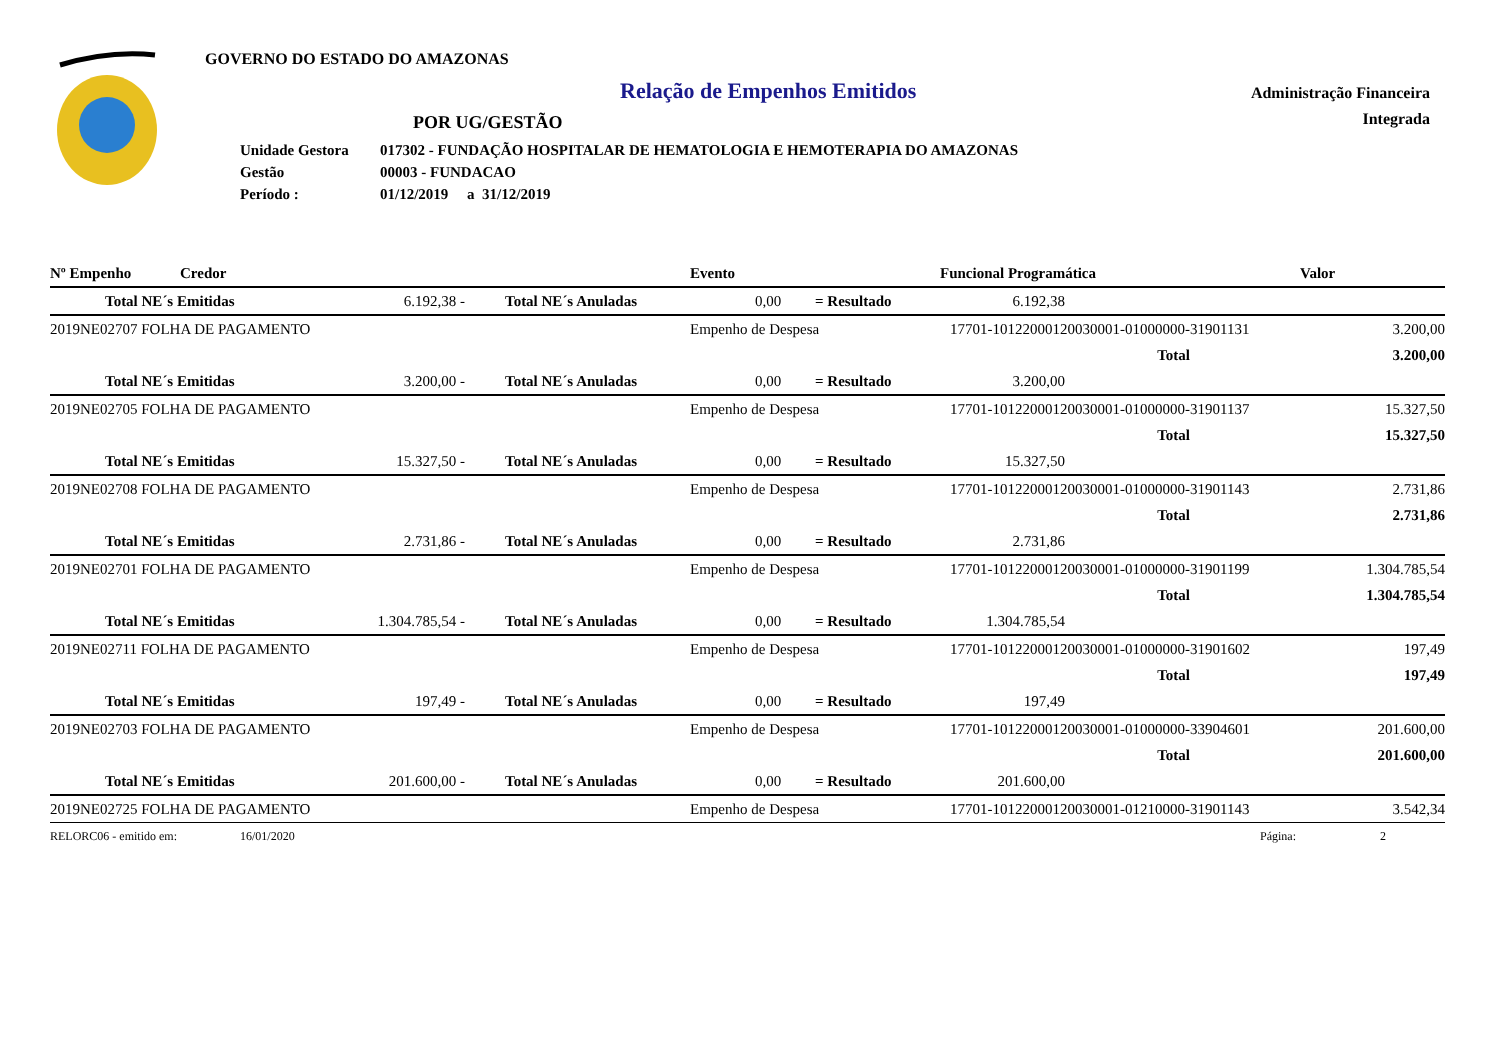GOVERNO DO ESTADO DO AMAZONAS
Relação de Empenhos Emitidos
POR UG/GESTÃO
| Unidade Gestora | 017302 - FUNDAÇÃO HOSPITALAR DE HEMATOLOGIA E HEMOTERAPIA DO AMAZONAS |
| Gestão | 00003 - FUNDACAO |
| Período : | 01/12/2019 a 31/12/2019 |
Administração Financeira
Integrada
| Nº Empenho | Credor | Evento | Funcional Programática | Valor |
| | Total NE´s Emitidas | 6.192,38 - | Total NE´s Anuladas | 0,00 | = Resultado | 6.192,38 | |
| 2019NE02707 FOLHA DE PAGAMENTO | Empenho de Despesa | 17701-10122000120030001-01000000-31901131 | 3.200,00 |
| | | Total | 3.200,00 |
| | Total NE´s Emitidas | 3.200,00 - | Total NE´s Anuladas | 0,00 | = Resultado | 3.200,00 | |
| 2019NE02705 FOLHA DE PAGAMENTO | Empenho de Despesa | 17701-10122000120030001-01000000-31901137 | 15.327,50 |
| | | Total | 15.327,50 |
| | Total NE´s Emitidas | 15.327,50 - | Total NE´s Anuladas | 0,00 | = Resultado | 15.327,50 | |
| 2019NE02708 FOLHA DE PAGAMENTO | Empenho de Despesa | 17701-10122000120030001-01000000-31901143 | 2.731,86 |
| | | Total | 2.731,86 |
| | Total NE´s Emitidas | 2.731,86 - | Total NE´s Anuladas | 0,00 | = Resultado | 2.731,86 | |
| 2019NE02701 FOLHA DE PAGAMENTO | Empenho de Despesa | 17701-10122000120030001-01000000-31901199 | 1.304.785,54 |
| | | Total | 1.304.785,54 |
| | Total NE´s Emitidas | 1.304.785,54 - | Total NE´s Anuladas | 0,00 | = Resultado | 1.304.785,54 | |
| 2019NE02711 FOLHA DE PAGAMENTO | Empenho de Despesa | 17701-10122000120030001-01000000-31901602 | 197,49 |
| | | Total | 197,49 |
| | Total NE´s Emitidas | 197,49 - | Total NE´s Anuladas | 0,00 | = Resultado | 197,49 | |
| 2019NE02703 FOLHA DE PAGAMENTO | Empenho de Despesa | 17701-10122000120030001-01000000-33904601 | 201.600,00 |
| | | Total | 201.600,00 |
| | Total NE´s Emitidas | 201.600,00 - | Total NE´s Anuladas | 0,00 | = Resultado | 201.600,00 | |
| 2019NE02725 FOLHA DE PAGAMENTO | Empenho de Despesa | 17701-10122000120030001-01210000-31901143 | 3.542,34 |
| RELORC06 - emitido em: | 16/01/2020 | Página: | 2 |